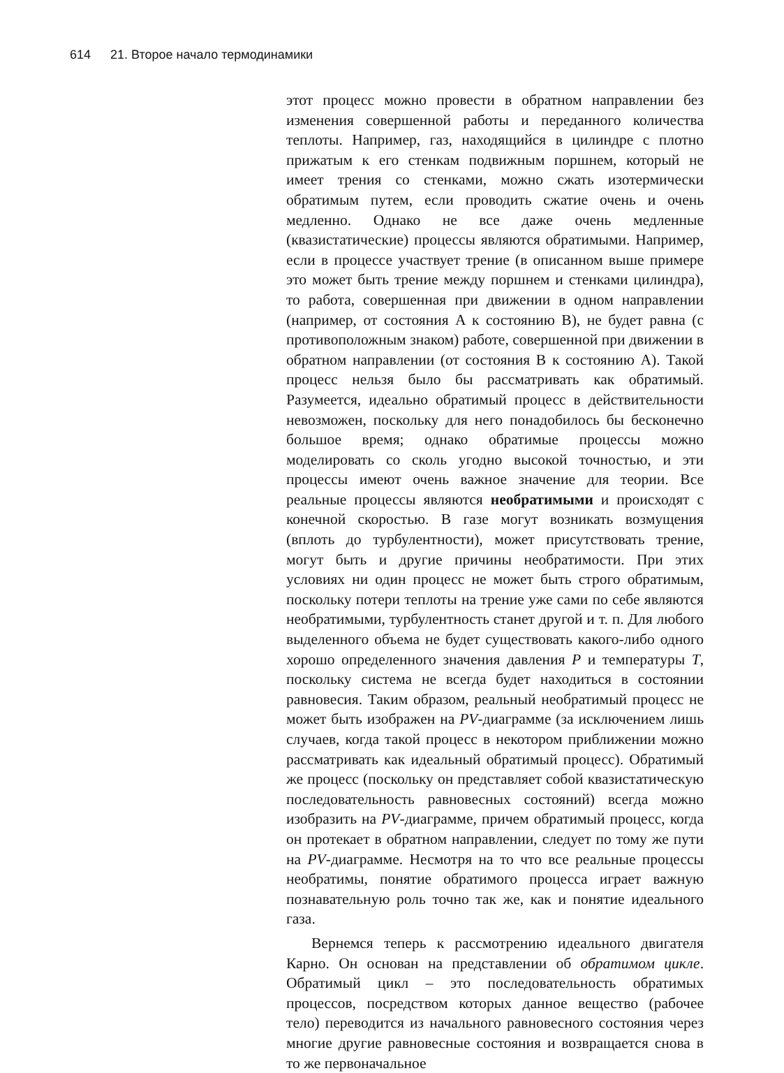614 21. Второе начало термодинамики
этот процесс можно провести в обратном направлении без изменения совершенной работы и переданного количества теплоты. Например, газ, находящийся в цилиндре с плотно прижатым к его стенкам подвижным поршнем, который не имеет трения со стенками, можно сжать изотермически обратимым путем, если проводить сжатие очень и очень медленно. Однако не все даже очень медленные (квазистатические) процессы являются обратимыми. Например, если в процессе участвует трение (в описанном выше примере это может быть трение между поршнем и стенками цилиндра), то работа, совершенная при движении в одном направлении (например, от состояния A к состоянию B), не будет равна (с противоположным знаком) работе, совершенной при движении в обратном направлении (от состояния B к состоянию A). Такой процесс нельзя было бы рассматривать как обратимый. Разумеется, идеально обратимый процесс в действительности невозможен, поскольку для него понадобилось бы бесконечно большое время; однако обратимые процессы можно моделировать со сколь угодно высокой точностью, и эти процессы имеют очень важное значение для теории. Все реальные процессы являются необратимыми и происходят с конечной скоростью. В газе могут возникать возмущения (вплоть до турбулентности), может присутствовать трение, могут быть и другие причины необратимости. При этих условиях ни один процесс не может быть строго обратимым, поскольку потери теплоты на трение уже сами по себе являются необратимыми, турбулентность станет другой и т. п. Для любого выделенного объема не будет существовать какого-либо одного хорошо определенного значения давления P и температуры T, поскольку система не всегда будет находиться в состоянии равновесия. Таким образом, реальный необратимый процесс не может быть изображен на PV-диаграмме (за исключением лишь случаев, когда такой процесс в некотором приближении можно рассматривать как идеальный обратимый процесс). Обратимый же процесс (поскольку он представляет собой квазистатическую последовательность равновесных состояний) всегда можно изобразить на PV-диаграмме, причем обратимый процесс, когда он протекает в обратном направлении, следует по тому же пути на PV-диаграмме. Несмотря на то что все реальные процессы необратимы, понятие обратимого процесса играет важную познавательную роль точно так же, как и понятие идеального газа.
Вернемся теперь к рассмотрению идеального двигателя Карно. Он основан на представлении об обратимом цикле. Обратимый цикл – это последовательность обратимых процессов, посредством которых данное вещество (рабочее тело) переводится из начального равновесного состояния через многие другие равновесные состояния и возвращается снова в то же первоначальное